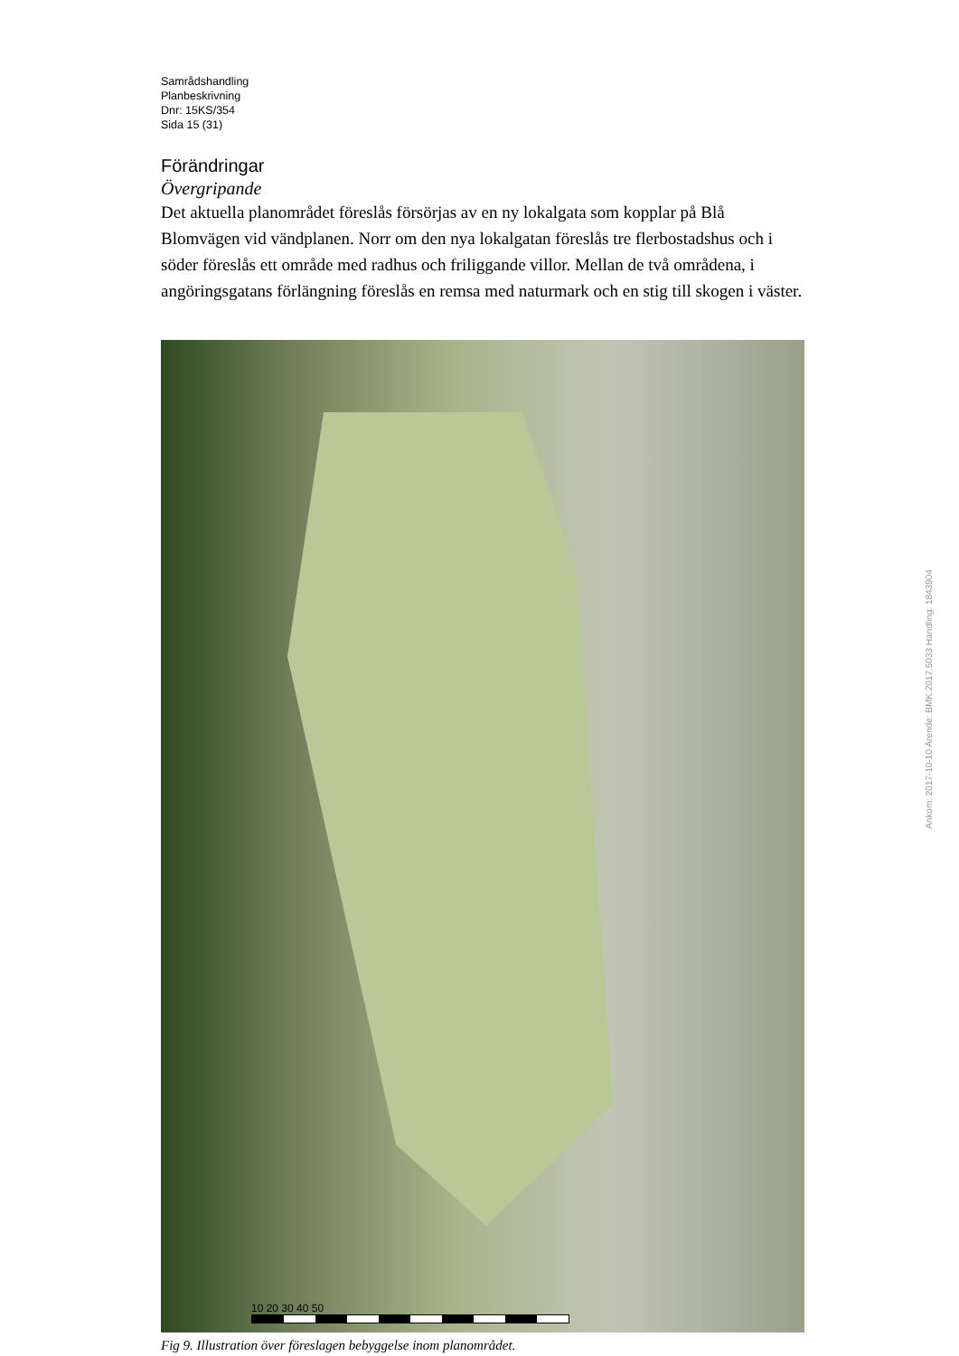Samrådshandling
Planbeskrivning
Dnr: 15KS/354
Sida 15 (31)
Förändringar
Övergripande
Det aktuella planområdet föreslås försörjas av en ny lokalgata som kopplar på Blå Blomvägen vid vändplanen. Norr om den nya lokalgatan föreslås tre flerbostadshus och i söder föreslås ett område med radhus och friliggande villor. Mellan de två områdena, i angöringsgatans förlängning föreslås en remsa med naturmark och en stig till skogen i väster.
10 20 30 40 50
Fig 9. Illustration över föreslagen bebyggelse inom planområdet.
Ankom: 2017-10-10 Ärende: BMK.2017.5033 Handling: 1843904